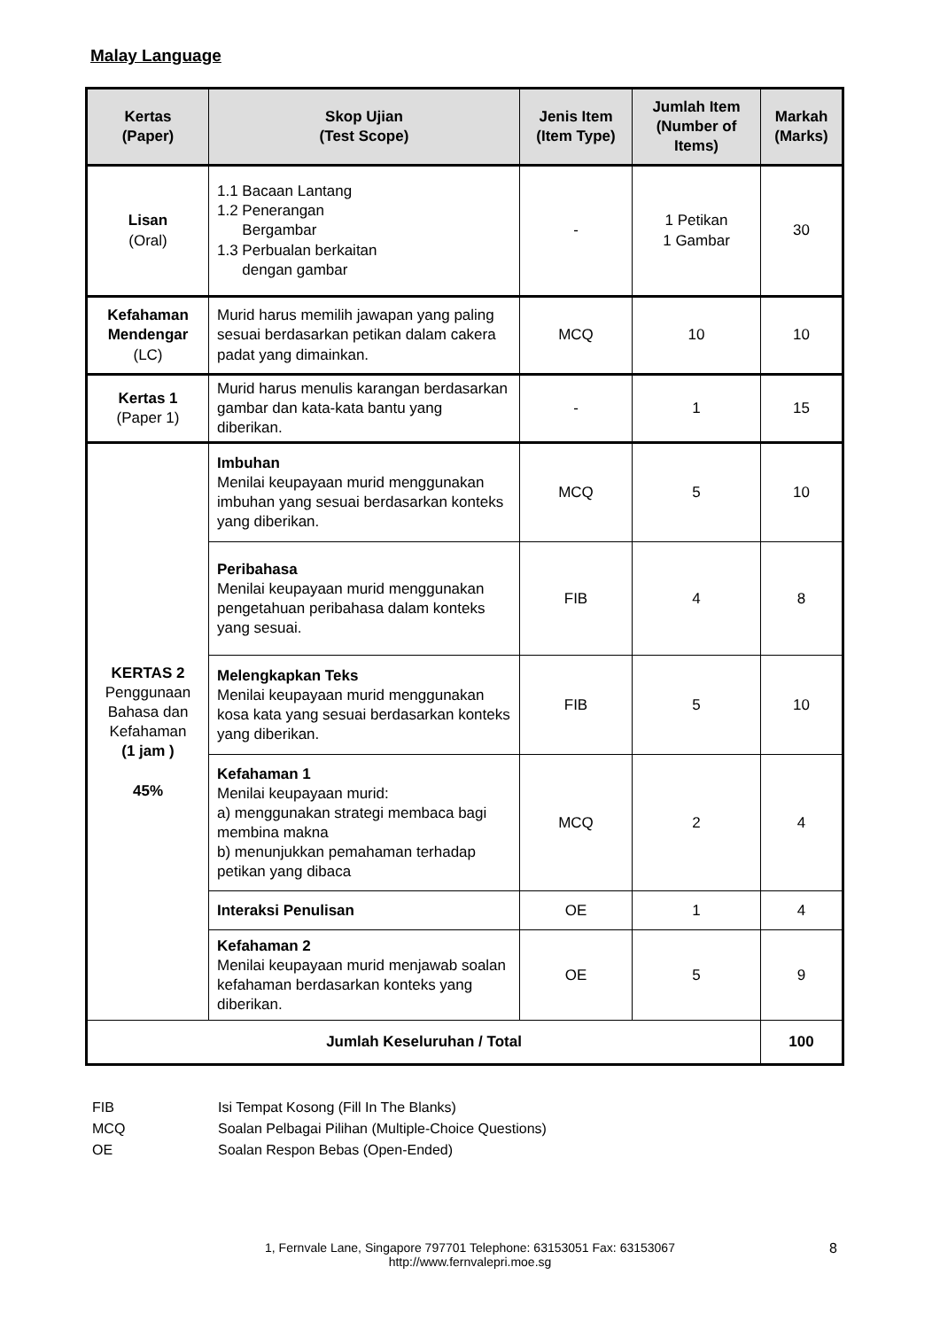Malay Language
| Kertas (Paper) | Skop Ujian (Test Scope) | Jenis Item (Item Type) | Jumlah Item (Number of Items) | Markah (Marks) |
| --- | --- | --- | --- | --- |
| Lisan (Oral) | 1.1 Bacaan Lantang 1.2 Penerangan Bergambar 1.3 Perbualan berkaitan dengan gambar | - | 1 Petikan 1 Gambar | 30 |
| Kefahaman Mendengar (LC) | Murid harus memilih jawapan yang paling sesuai berdasarkan petikan dalam cakera padat yang dimainkan. | MCQ | 10 | 10 |
| Kertas 1 (Paper 1) | Murid harus menulis karangan berdasarkan gambar dan kata-kata bantu yang diberikan. | - | 1 | 15 |
| KERTAS 2 Penggunaan Bahasa dan Kefahaman (1 jam ) 45% | Imbuhan Menilai keupayaan murid menggunakan imbuhan yang sesuai berdasarkan konteks yang diberikan. | MCQ | 5 | 10 |
| | Peribahasa Menilai keupayaan murid menggunakan pengetahuan peribahasa dalam konteks yang sesuai. | FIB | 4 | 8 |
| | Melengkapkan Teks Menilai keupayaan murid menggunakan kosa kata yang sesuai berdasarkan konteks yang diberikan. | FIB | 5 | 10 |
| | Kefahaman 1 Menilai keupayaan murid: a) menggunakan strategi membaca bagi membina makna b) menunjukkan pemahaman terhadap petikan yang dibaca | MCQ | 2 | 4 |
| | Interaksi Penulisan | OE | 1 | 4 |
| | Kefahaman 2 Menilai keupayaan murid menjawab soalan kefahaman berdasarkan konteks yang diberikan. | OE | 5 | 9 |
| Jumlah Keseluruhan / Total | | | | 100 |
FIB Isi Tempat Kosong (Fill In The Blanks)
MCQ Soalan Pelbagai Pilihan (Multiple-Choice Questions)
OE Soalan Respon Bebas (Open-Ended)
1, Fernvale Lane, Singapore 797701 Telephone: 63153051 Fax: 63153067
http://www.fernvalepri.moe.sg
8